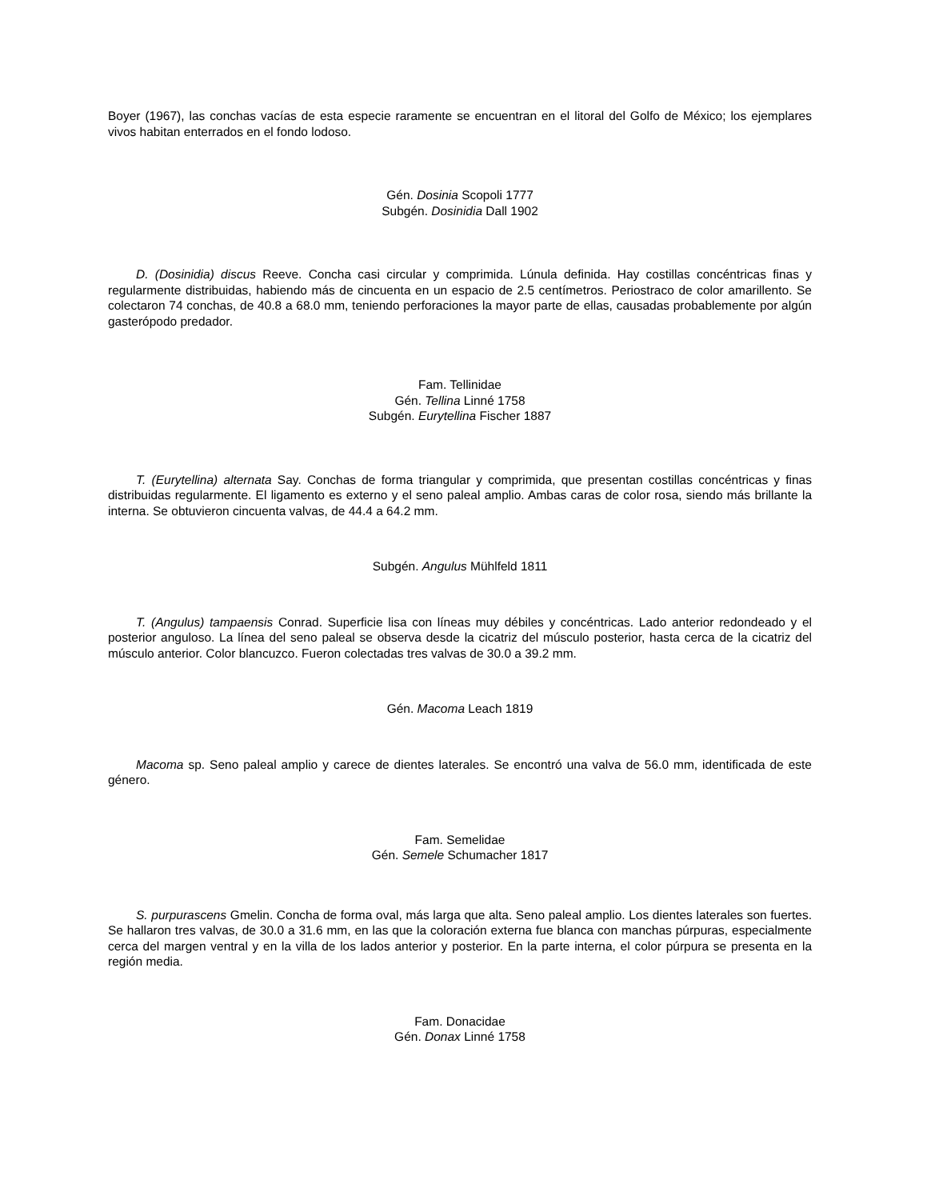Boyer (1967), las conchas vacías de esta especie raramente se encuentran en el litoral del Golfo de México; los ejemplares vivos habitan enterrados en el fondo lodoso.
Gén. Dosinia Scopoli 1777
Subgén. Dosinidia Dall 1902
D. (Dosinidia) discus Reeve. Concha casi circular y comprimida. Lúnula definida. Hay costillas concéntricas finas y regularmente distribuidas, habiendo más de cincuenta en un espacio de 2.5 centímetros. Periostraco de color amarillento. Se colectaron 74 conchas, de 40.8 a 68.0 mm, teniendo perforaciones la mayor parte de ellas, causadas probablemente por algún gasterópodo predador.
Fam. Tellinidae
Gén. Tellina Linné 1758
Subgén. Eurytellina Fischer 1887
T. (Eurytellina) alternata Say. Conchas de forma triangular y comprimida, que presentan costillas concéntricas y finas distribuidas regularmente. El ligamento es externo y el seno paleal amplio. Ambas caras de color rosa, siendo más brillante la interna. Se obtuvieron cincuenta valvas, de 44.4 a 64.2 mm.
Subgén. Angulus Mühlfeld 1811
T. (Angulus) tampaensis Conrad. Superficie lisa con líneas muy débiles y concéntricas. Lado anterior redondeado y el posterior anguloso. La línea del seno paleal se observa desde la cicatriz del músculo posterior, hasta cerca de la cicatriz del músculo anterior. Color blancuzco. Fueron colectadas tres valvas de 30.0 a 39.2 mm.
Gén. Macoma Leach 1819
Macoma sp. Seno paleal amplio y carece de dientes laterales. Se encontró una valva de 56.0 mm, identificada de este género.
Fam. Semelidae
Gén. Semele Schumacher 1817
S. purpurascens Gmelin. Concha de forma oval, más larga que alta. Seno paleal amplio. Los dientes laterales son fuertes. Se hallaron tres valvas, de 30.0 a 31.6 mm, en las que la coloración externa fue blanca con manchas púrpuras, especialmente cerca del margen ventral y en la villa de los lados anterior y posterior. En la parte interna, el color púrpura se presenta en la región media.
Fam. Donacidae
Gén. Donax Linné 1758